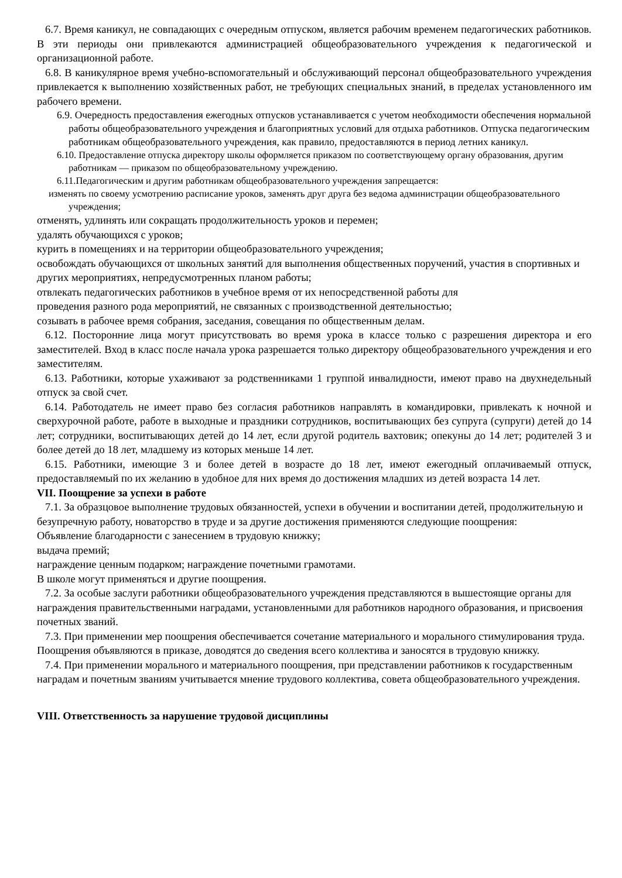6.7. Время каникул, не совпадающих с очередным отпуском, является рабочим временем педагогических работников. В эти периоды они привлекаются администрацией общеобразовательного учреждения к педагогической и организационной работе.
6.8. В каникулярное время учебно-вспомогательный и обслуживающий персонал общеобразовательного учреждения привлекается к выполнению хозяйственных работ, не требующих специальных знаний, в пределах установленного им рабочего времени.
6.9. Очередность предоставления ежегодных отпусков устанавливается с учетом необходимости обеспечения нормальной работы общеобразовательного учреждения и благоприятных условий для отдыха работников. Отпуска педагогическим работникам общеобразовательного учреждения, как правило, предоставляются в период летних каникул.
6.10. Предоставление отпуска директору школы оформляется приказом по соответствующему органу образования, другим работникам — приказом по общеобразовательному учреждению.
6.11.Педагогическим и другим работникам общеобразовательного учреждения запрещается:
изменять по своему усмотрению расписание уроков, заменять друг друга без ведома администрации общеобразовательного учреждения;
отменять, удлинять или сокращать продолжительность уроков и перемен;
удалять обучающихся с уроков;
курить в помещениях и на территории общеобразовательного учреждения;
освобождать обучающихся от школьных занятий для выполнения общественных поручений, участия в спортивных и других мероприятиях, непредусмотренных планом работы;
отвлекать педагогических работников в учебное время от их непосредственной работы для
проведения разного рода мероприятий, не связанных с производственной деятельностью;
созывать в рабочее время собрания, заседания, совещания по общественным делам.
6.12. Посторонние лица могут присутствовать во время урока в классе только с разрешения директора и его заместителей. Вход в класс после начала урока разрешается только директору общеобразовательного учреждения и его заместителям.
6.13. Работники, которые ухаживают за родственниками 1 группой инвалидности, имеют право на двухнедельный отпуск за свой счет.
6.14. Работодатель не имеет право без согласия работников направлять в командировки, привлекать к ночной и сверхурочной работе, работе в выходные и праздники сотрудников, воспитывающих без супруга (супруги) детей до 14 лет; сотрудники, воспитывающих детей до 14 лет, если другой родитель вахтовик; опекуны до 14 лет; родителей 3 и более детей до 18 лет, младшему из которых меньше 14 лет.
6.15. Работники, имеющие 3 и более детей в возрасте до 18 лет, имеют ежегодный оплачиваемый отпуск, предоставляемый по их желанию в удобное для них время до достижения младших из детей возраста 14 лет.
VII. Поощрение за успехи в работе
7.1. За образцовое выполнение трудовых обязанностей, успехи в обучении и воспитании детей, продолжительную и безупречную работу, новаторство в труде и за другие достижения применяются следующие поощрения:
Объявление благодарности с занесением в трудовую книжку;
выдача премий;
награждение ценным подарком; награждение почетными грамотами.
В школе могут применяться и другие поощрения.
7.2. За особые заслуги работники общеобразовательного учреждения представляются в вышестоящие органы для награждения правительственными наградами, установленными для работников народного образования, и присвоения почетных званий.
7.3. При применении мер поощрения обеспечивается сочетание материального и морального стимулирования труда. Поощрения объявляются в приказе, доводятся до сведения всего коллектива и заносятся в трудовую книжку.
7.4. При применении морального и материального поощрения, при представлении работников к государственным наградам и почетным званиям учитывается мнение трудового коллектива, совета общеобразовательного учреждения.
VIII. Ответственность за нарушение трудовой дисциплины